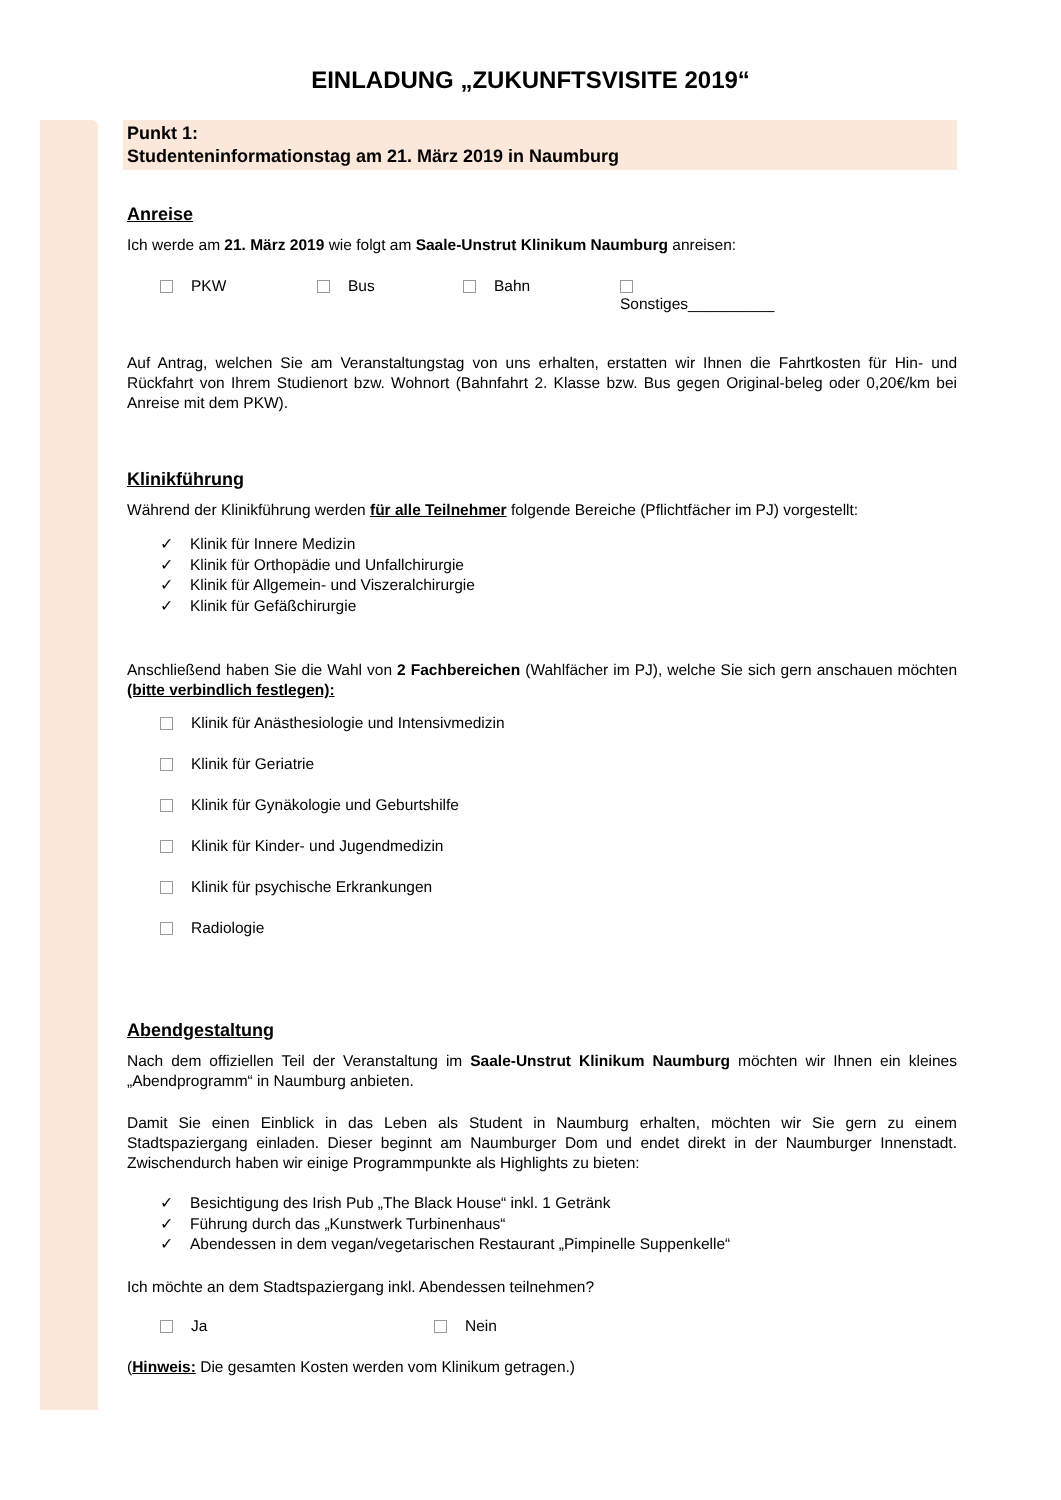EINLADUNG „ZUKUNFTSVISITE 2019“
Punkt 1:
Studenteninformationstag am 21. März 2019 in Naumburg
Anreise
Ich werde am 21. März 2019 wie folgt am Saale-Unstrut Klinikum Naumburg anreisen:
PKW Bus Bahn Sonstiges__________
Auf Antrag, welchen Sie am Veranstaltungstag von uns erhalten, erstatten wir Ihnen die Fahrtkosten für Hin- und Rückfahrt von Ihrem Studienort bzw. Wohnort (Bahnfahrt 2. Klasse bzw. Bus gegen Original-beleg oder 0,20€/km bei Anreise mit dem PKW).
Klinikführung
Während der Klinikführung werden für alle Teilnehmer folgende Bereiche (Pflichtfächer im PJ) vorgestellt:
✓ Klinik für Innere Medizin
✓ Klinik für Orthopädie und Unfallchirurgie
✓ Klinik für Allgemein- und Viszeralchirurgie
✓ Klinik für Gefäßchirurgie
Anschließend haben Sie die Wahl von 2 Fachbereichen (Wahlfächer im PJ), welche Sie sich gern anschauen möchten (bitte verbindlich festlegen):
Klinik für Anästhesiologie und Intensivmedizin
Klinik für Geriatrie
Klinik für Gynäkologie und Geburtshilfe
Klinik für Kinder- und Jugendmedizin
Klinik für psychische Erkrankungen
Radiologie
Abendgestaltung
Nach dem offiziellen Teil der Veranstaltung im Saale-Unstrut Klinikum Naumburg möchten wir Ihnen ein kleines „Abendprogramm“ in Naumburg anbieten.
Damit Sie einen Einblick in das Leben als Student in Naumburg erhalten, möchten wir Sie gern zu einem Stadtspaziergang einladen. Dieser beginnt am Naumburger Dom und endet direkt in der Naumburger Innenstadt. Zwischendurch haben wir einige Programmpunkte als Highlights zu bieten:
✓ Besichtigung des Irish Pub „The Black House“ inkl. 1 Getränk
✓ Führung durch das „Kunstwerk Turbinenhaus“
✓ Abendessen in dem vegan/vegetarischen Restaurant „Pimpinelle Suppenkelle“
Ich möchte an dem Stadtspaziergang inkl. Abendessen teilnehmen?
Ja Nein
(Hinweis: Die gesamten Kosten werden vom Klinikum getragen.)